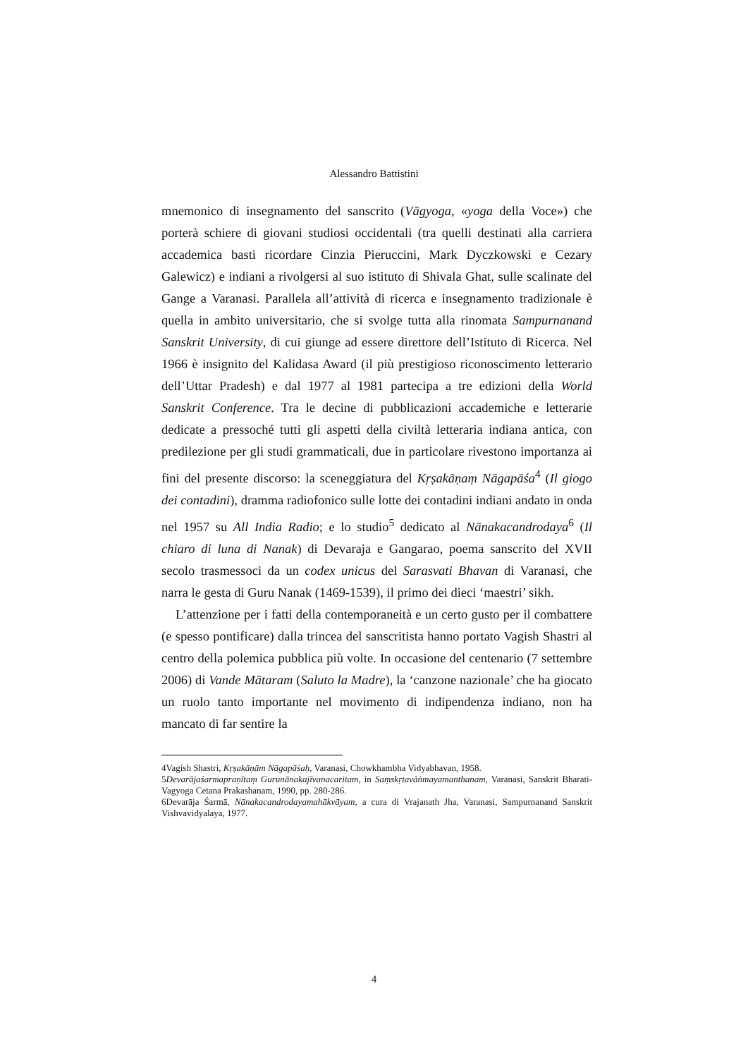Alessandro Battistini
mnemonico di insegnamento del sanscrito (Vāgyoga, «yoga della Voce») che porterà schiere di giovani studiosi occidentali (tra quelli destinati alla carriera accademica basti ricordare Cinzia Pieruccini, Mark Dyczkowski e Cezary Galewicz) e indiani a rivolgersi al suo istituto di Shivala Ghat, sulle scalinate del Gange a Varanasi. Parallela all’attività di ricerca e insegnamento tradizionale è quella in ambito universitario, che si svolge tutta alla rinomata Sampurnanand Sanskrit University, di cui giunge ad essere direttore dell’Istituto di Ricerca. Nel 1966 è insignito del Kalidasa Award (il più prestigioso riconoscimento letterario dell’Uttar Pradesh) e dal 1977 al 1981 partecipa a tre edizioni della World Sanskrit Conference. Tra le decine di pubblicazioni accademiche e letterarie dedicate a pressoché tutti gli aspetti della civiltà letteraria indiana antica, con predilezione per gli studi grammaticali, due in particolare rivestono importanza ai fini del presente discorso: la sceneggiatura del Kṛṣakāṇaṃ Nāgapāśa<sup>4</sup> (Il giogo dei contadini), dramma radiofonico sulle lotte dei contadini indiani andato in onda nel 1957 su All India Radio; e lo studio<sup>5</sup> dedicato al Nānakacandrodaya<sup>6</sup> (Il chiaro di luna di Nanak) di Devaraja e Gangarao, poema sanscrito del XVII secolo trasmessoci da un codex unicus del Sarasvati Bhavan di Varanasi, che narra le gesta di Guru Nanak (1469-1539), il primo dei dieci ‘maestri’ sikh.
L’attenzione per i fatti della contemporaneità e un certo gusto per il combattere (e spesso pontificare) dalla trincea del sanscritista hanno portato Vagish Shastri al centro della polemica pubblica più volte. In occasione del centenario (7 settembre 2006) di Vande Mātaram (Saluto la Madre), la ‘canzone nazionale’ che ha giocato un ruolo tanto importante nel movimento di indipendenza indiano, non ha mancato di far sentire la
4Vagish Shastri, Kṛṣakāṇām Nāgapāśaḥ, Varanasi, Chowkhambha Vidyabhavan, 1958.
5Devarājaśarmapraṇītaṃ Gurunānakajīvanacaritam, in Saṃskṛtavāṅmayamanthanam, Varanasi, Sanskrit Bharati-Vagyoga Cetana Prakashanam, 1990, pp. 280-286.
6Devarāja Śarmā, Nānakacandrodayamahākvāyam, a cura di Vrajanath Jha, Varanasi, Sampurnanand Sanskrit Vishvavidyalaya, 1977.
4